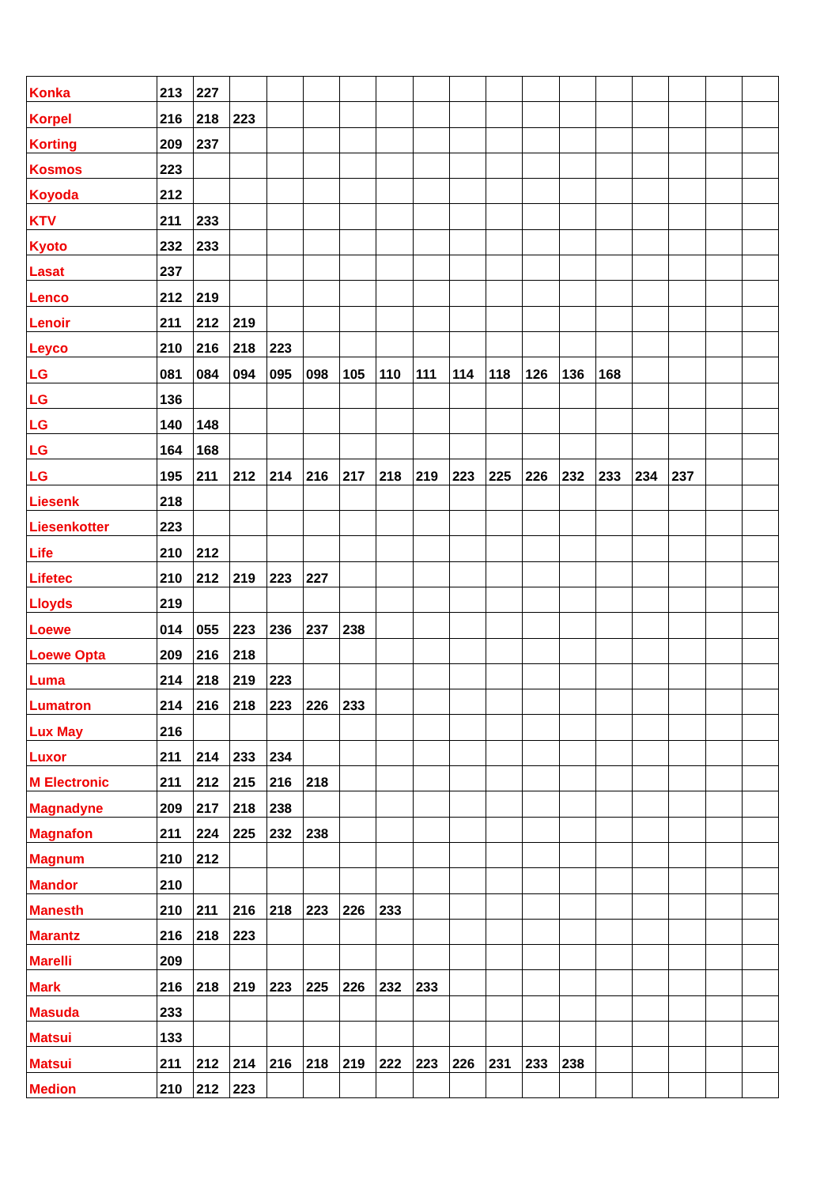| Konka | 213 | 227 | | | | | | | | | | | | | | | |
| Korpel | 216 | 218 | 223 | | | | | | | | | | | | | | |
| Korting | 209 | 237 | | | | | | | | | | | | | | | |
| Kosmos | 223 | | | | | | | | | | | | | | | | |
| Koyoda | 212 | | | | | | | | | | | | | | | | |
| KTV | 211 | 233 | | | | | | | | | | | | | | | |
| Kyoto | 232 | 233 | | | | | | | | | | | | | | | |
| Lasat | 237 | | | | | | | | | | | | | | | | |
| Lenco | 212 | 219 | | | | | | | | | | | | | | | |
| Lenoir | 211 | 212 | 219 | | | | | | | | | | | | | | |
| Leyco | 210 | 216 | 218 | 223 | | | | | | | | | | | | | |
| LG | 081 | 084 | 094 | 095 | 098 | 105 | 110 | 111 | 114 | 118 | 126 | 136 | 168 | | | | |
| LG | 136 | | | | | | | | | | | | | | | | |
| LG | 140 | 148 | | | | | | | | | | | | | | | |
| LG | 164 | 168 | | | | | | | | | | | | | | | |
| LG | 195 | 211 | 212 | 214 | 216 | 217 | 218 | 219 | 223 | 225 | 226 | 232 | 233 | 234 | 237 | | |
| Liesenk | 218 | | | | | | | | | | | | | | | | |
| Liesenkotter | 223 | | | | | | | | | | | | | | | | |
| Life | 210 | 212 | | | | | | | | | | | | | | | |
| Lifetec | 210 | 212 | 219 | 223 | 227 | | | | | | | | | | | | |
| Lloyds | 219 | | | | | | | | | | | | | | | | |
| Loewe | 014 | 055 | 223 | 236 | 237 | 238 | | | | | | | | | | | |
| Loewe Opta | 209 | 216 | 218 | | | | | | | | | | | | | | |
| Luma | 214 | 218 | 219 | 223 | | | | | | | | | | | | | |
| Lumatron | 214 | 216 | 218 | 223 | 226 | 233 | | | | | | | | | | | |
| Lux May | 216 | | | | | | | | | | | | | | | | |
| Luxor | 211 | 214 | 233 | 234 | | | | | | | | | | | | | |
| M Electronic | 211 | 212 | 215 | 216 | 218 | | | | | | | | | | | | |
| Magnadyne | 209 | 217 | 218 | 238 | | | | | | | | | | | | | |
| Magnafon | 211 | 224 | 225 | 232 | 238 | | | | | | | | | | | | |
| Magnum | 210 | 212 | | | | | | | | | | | | | | | |
| Mandor | 210 | | | | | | | | | | | | | | | | |
| Manesth | 210 | 211 | 216 | 218 | 223 | 226 | 233 | | | | | | | | | | |
| Marantz | 216 | 218 | 223 | | | | | | | | | | | | | | |
| Marelli | 209 | | | | | | | | | | | | | | | | |
| Mark | 216 | 218 | 219 | 223 | 225 | 226 | 232 | 233 | | | | | | | | | |
| Masuda | 233 | | | | | | | | | | | | | | | | |
| Matsui | 133 | | | | | | | | | | | | | | | | |
| Matsui | 211 | 212 | 214 | 216 | 218 | 219 | 222 | 223 | 226 | 231 | 233 | 238 | | | | | |
| Medion | 210 | 212 | 223 | | | | | | | | | | | | | | |